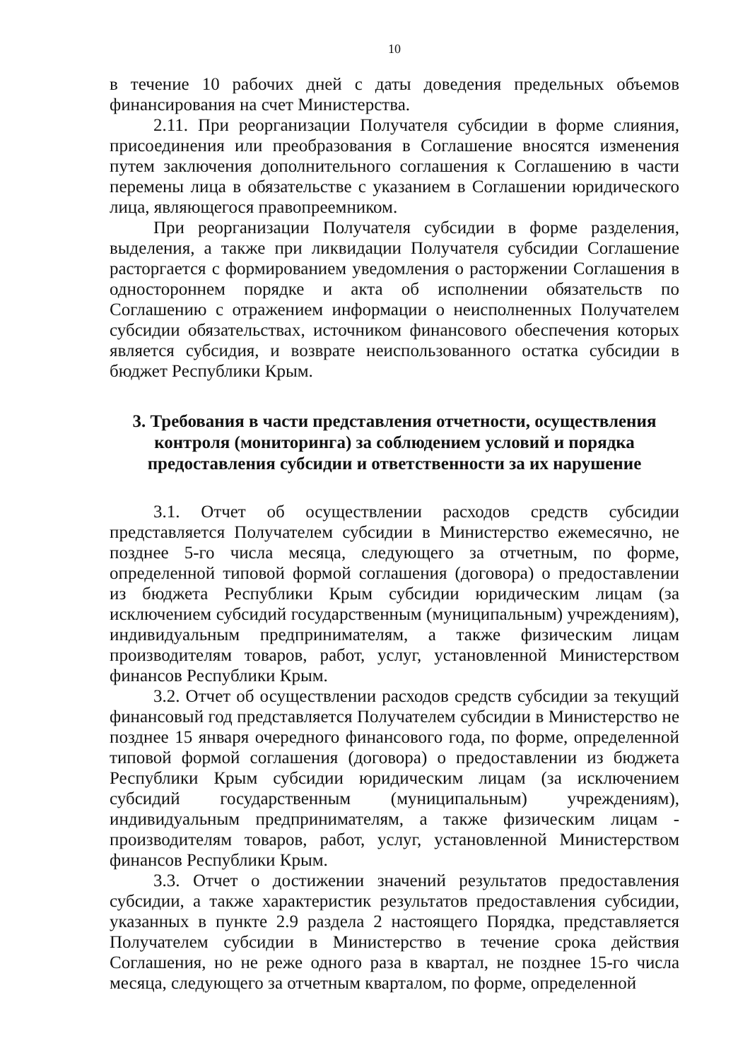10
в течение 10 рабочих дней с даты доведения предельных объемов финансирования на счет Министерства.
2.11. При реорганизации Получателя субсидии в форме слияния, присоединения или преобразования в Соглашение вносятся изменения путем заключения дополнительного соглашения к Соглашению в части перемены лица в обязательстве с указанием в Соглашении юридического лица, являющегося правопреемником.
При реорганизации Получателя субсидии в форме разделения, выделения, а также при ликвидации Получателя субсидии Соглашение расторгается с формированием уведомления о расторжении Соглашения в одностороннем порядке и акта об исполнении обязательств по Соглашению с отражением информации о неисполненных Получателем субсидии обязательствах, источником финансового обеспечения которых является субсидия, и возврате неиспользованного остатка субсидии в бюджет Республики Крым.
3. Требования в части представления отчетности, осуществления контроля (мониторинга) за соблюдением условий и порядка предоставления субсидии и ответственности за их нарушение
3.1. Отчет об осуществлении расходов средств субсидии представляется Получателем субсидии в Министерство ежемесячно, не позднее 5-го числа месяца, следующего за отчетным, по форме, определенной типовой формой соглашения (договора) о предоставлении из бюджета Республики Крым субсидии юридическим лицам (за исключением субсидий государственным (муниципальным) учреждениям), индивидуальным предпринимателям, а также физическим лицам производителям товаров, работ, услуг, установленной Министерством финансов Республики Крым.
3.2. Отчет об осуществлении расходов средств субсидии за текущий финансовый год представляется Получателем субсидии в Министерство не позднее 15 января очередного финансового года, по форме, определенной типовой формой соглашения (договора) о предоставлении из бюджета Республики Крым субсидии юридическим лицам (за исключением субсидий государственным (муниципальным) учреждениям), индивидуальным предпринимателям, а также физическим лицам - производителям товаров, работ, услуг, установленной Министерством финансов Республики Крым.
3.3. Отчет о достижении значений результатов предоставления субсидии, а также характеристик результатов предоставления субсидии, указанных в пункте 2.9 раздела 2 настоящего Порядка, представляется Получателем субсидии в Министерство в течение срока действия Соглашения, но не реже одного раза в квартал, не позднее 15-го числа месяца, следующего за отчетным кварталом, по форме, определенной